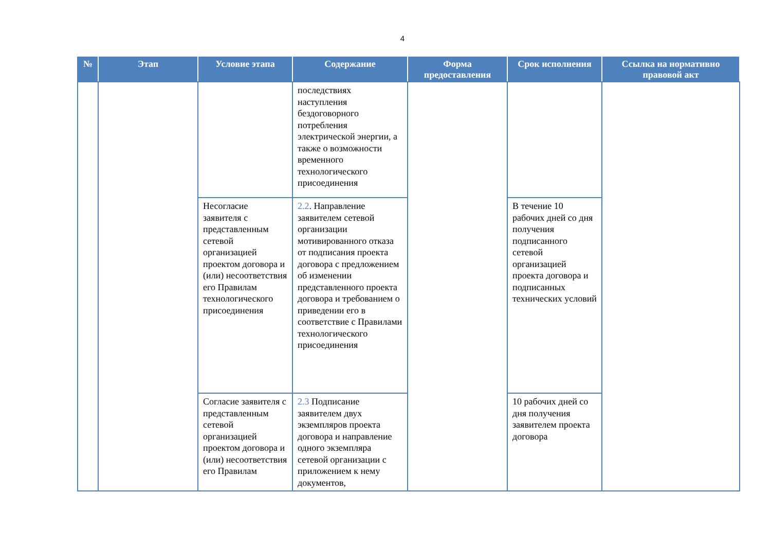4
| № | Этап | Условие этапа | Содержание | Форма предоставления | Срок исполнения | Ссылка на нормативно правовой акт |
| --- | --- | --- | --- | --- | --- | --- |
| | | | последствиях наступления бездоговорного потребления электрической энергии, а также о возможности временного технологического присоединения | | | |
| | | Несогласие заявителя с представленным сетевой организацией проектом договора и (или) несоответствия его Правилам технологического присоединения | 2.2 . Направление заявителем сетевой организации мотивированного отказа от подписания проекта договора с предложением об изменении представленного проекта договора и требованием о приведении его в соответствие с Правилами технологического присоединения | | В течение 10 рабочих дней со дня получения подписанного сетевой организацией проекта договора и подписанных технических условий | |
| | | Согласие заявителя с представленным сетевой организацией проектом договора и (или) несоответствия его Правилам | 2.3 Подписание заявителем двух экземпляров проекта договора и направление одного экземпляра сетевой организации с приложением к нему документов, | | 10 рабочих дней со дня получения заявителем проекта договора | |